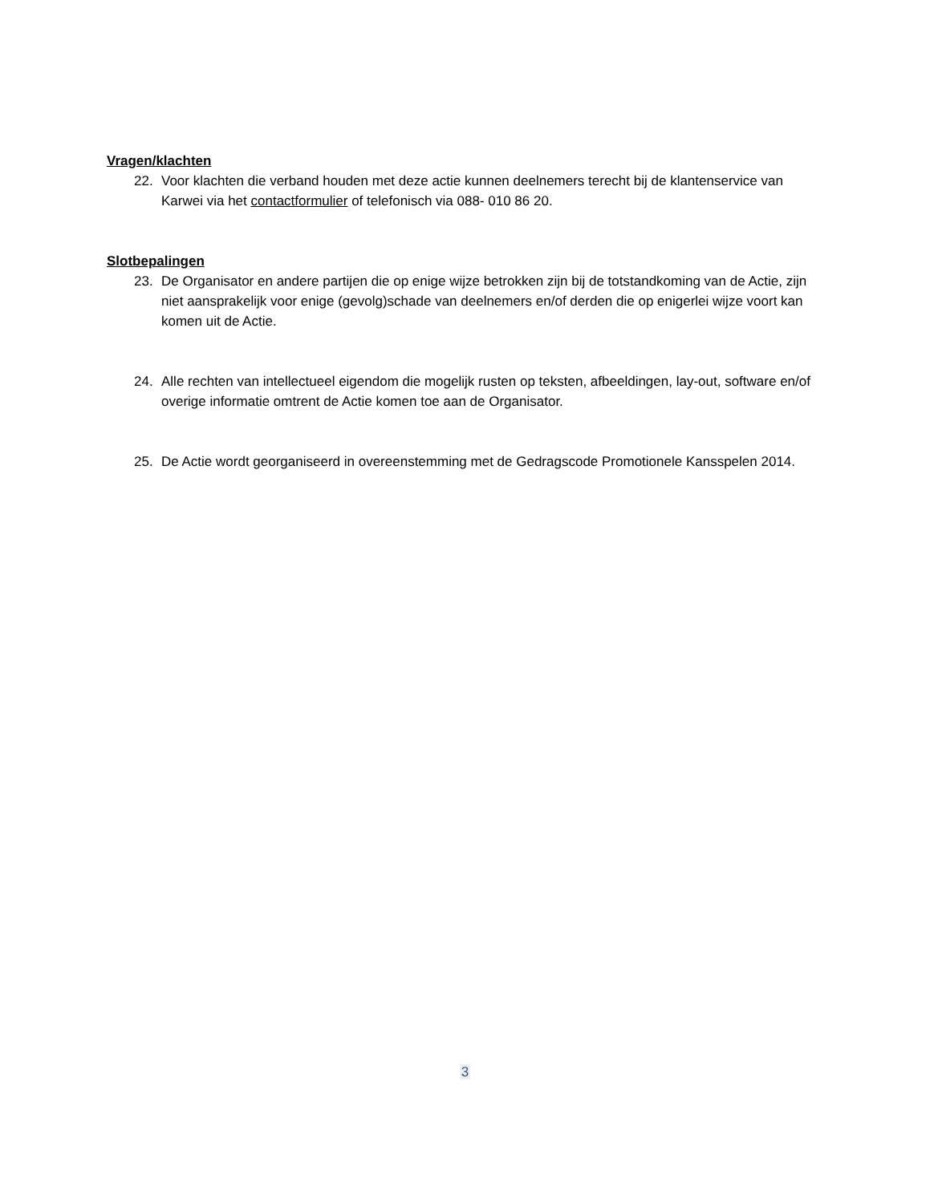Vragen/klachten
22. Voor klachten die verband houden met deze actie kunnen deelnemers terecht bij de klantenservice van Karwei via het contactformulier of telefonisch via 088- 010 86 20.
Slotbepalingen
23. De Organisator en andere partijen die op enige wijze betrokken zijn bij de totstandkoming van de Actie, zijn niet aansprakelijk voor enige (gevolg)schade van deelnemers en/of derden die op enigerlei wijze voort kan komen uit de Actie.
24. Alle rechten van intellectueel eigendom die mogelijk rusten op teksten, afbeeldingen, lay-out, software en/of overige informatie omtrent de Actie komen toe aan de Organisator.
25. De Actie wordt georganiseerd in overeenstemming met de Gedragscode Promotionele Kansspelen 2014.
3